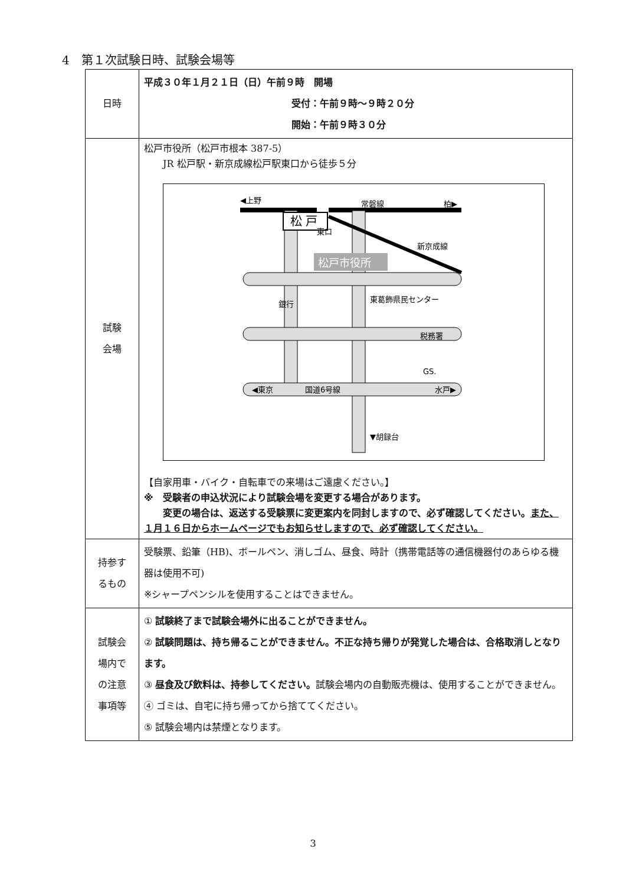4　第１次試験日時、試験会場等
| 日時 | 平成３０年１月２１日（日）午前９時 開場 受付：午前９時～９時２０分 開始：午前９時３０分 |
| 試験 会場 | 松戸市役所（松戸市根本 387-5） JR 松戸駅・新京成線松戸駅東口から徒歩５分 松 戸 ◀上野 常磐線 柏▶ 東口 新京成線 松戸市役所 銀行 東葛飾県民センター 税務署 GS. ◀東京 国道6号線 水戸▶ ▼胡録台 【自家用車・バイク・自転車での来場はご遠慮ください。】 ※ 受験者の申込状況により試験会場を変更する場合があります。 変更の場合は、返送する受験票に変更案内を同封しますので、必ず確認してください。 また、１月１６日からホームページでもお知らせしますので、必ず確認してください。 |
| 持参す るもの | 受験票、鉛筆（HB)、ボールペン、消しゴム、昼食、時計（携帯電話等の通信機器付のあらゆる機器は使用不可) ※シャープペンシルを使用することはできません。 |
| 試験会 場内で の注意 事項等 | ① 試験終了まで試験会場外に出ることができません。 ② 試験問題は、持ち帰ることができません。不正な持ち帰りが発覚した場合は、合格取消しとなります。 ③ 昼食及び飲料は、持参してください。 試験会場内の自動販売機は、使用することができません。 ④ ゴミは、自宅に持ち帰ってから捨ててください。 ⑤ 試験会場内は禁煙となります。 |
3